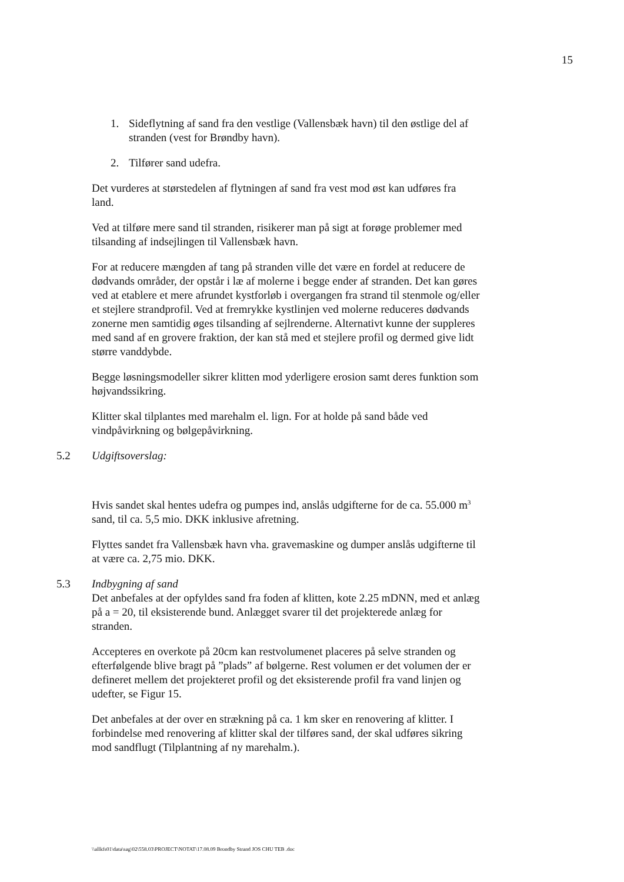15
1. Sideflytning af sand fra den vestlige (Vallensbæk havn) til den østlige del af stranden (vest for Brøndby havn).
2. Tilfører sand udefra.
Det vurderes at størstedelen af flytningen af sand fra vest mod øst kan udføres fra land.
Ved at tilføre mere sand til stranden, risikerer man på sigt at forøge problemer med tilsanding af indsejlingen til Vallensbæk havn.
For at reducere mængden af tang på stranden ville det være en fordel at reducere de dødvands områder, der opstår i læ af molerne i begge ender af stranden. Det kan gøres ved at etablere et mere afrundet kystforløb i overgangen fra strand til stenmole og/eller et stejlere strandprofil. Ved at fremrykke kystlinjen ved molerne reduceres dødvands zonerne men samtidig øges tilsanding af sejlrenderne. Alternativt kunne der suppleres med sand af en grovere fraktion, der kan stå med et stejlere profil og dermed give lidt større vanddybde.
Begge løsningsmodeller sikrer klitten mod yderligere erosion samt deres funktion som højvandssikring.
Klitter skal tilplantes med marehalm el. lign. For at holde på sand både ved vindpåvirkning og bølgepåvirkning.
5.2 Udgiftsoverslag:
Hvis sandet skal hentes udefra og pumpes ind, anslås udgifterne for de ca. 55.000 m<sup>3</sup> sand, til ca. 5,5 mio. DKK inklusive afretning.
Flyttes sandet fra Vallensbæk havn vha. gravemaskine og dumper anslås udgifterne til at være ca. 2,75 mio. DKK.
5.3 Indbygning af sand
Det anbefales at der opfyldes sand fra foden af klitten, kote 2.25 mDNN, med et anlæg på a = 20, til eksisterende bund. Anlægget svarer til det projekterede anlæg for stranden.
Accepteres en overkote på 20cm kan restvolumenet placeres på selve stranden og efterfølgende blive bragt på ”plads” af bølgerne. Rest volumen er det volumen der er defineret mellem det projekteret profil og det eksisterende profil fra vand linjen og udefter, se Figur 15.
Det anbefales at der over en strækning på ca. 1 km sker en renovering af klitter. I forbindelse med renovering af klitter skal der tilføres sand, der skal udføres sikring mod sandflugt (Tilplantning af ny marehalm.).
\\allkfs01\data\sag\02\558.03\PROJECT\NOTAT\17.08.09 Brondby Strand JOS CHU TEB .doc